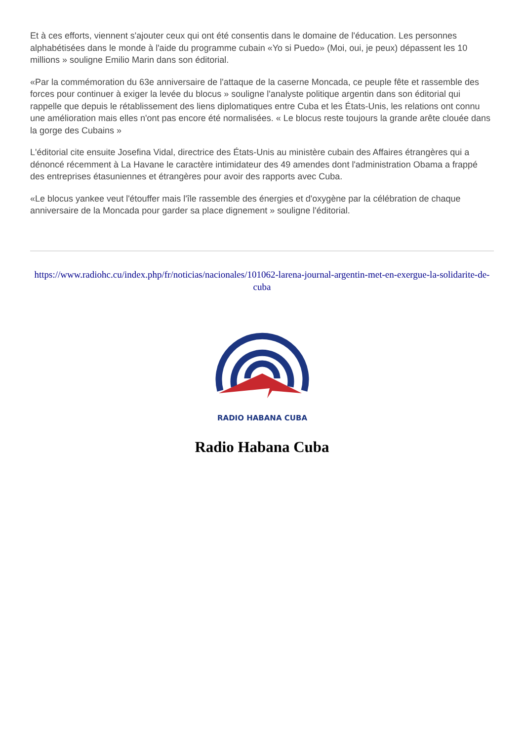Et à ces efforts, viennent s'ajouter ceux qui ont été consentis dans le domaine de l'éducation. Les personnes alphabétisées dans le monde à l'aide du programme cubain «Yo si Puedo» (Moi, oui, je peux) dépassent les 10 millions » souligne Emilio Marin dans son éditorial.
«Par la commémoration du 63e anniversaire de l'attaque de la caserne Moncada, ce peuple fête et rassemble des forces pour continuer à exiger la levée du blocus » souligne l'analyste politique argentin dans son éditorial qui rappelle que depuis le rétablissement des liens diplomatiques entre Cuba et les États-Unis, les relations ont connu une amélioration mais elles n'ont pas encore été normalisées. « Le blocus reste toujours la grande arête clouée dans la gorge des Cubains »
L'éditorial cite ensuite Josefina Vidal, directrice des États-Unis au ministère cubain des Affaires étrangères qui a dénoncé récemment à La Havane le caractère intimidateur des 49 amendes dont l'administration Obama a frappé des entreprises étasuniennes et étrangères pour avoir des rapports avec Cuba.
«Le blocus yankee veut l'étouffer mais l'île rassemble des énergies et d'oxygène par la célébration de chaque anniversaire de la Moncada pour garder sa place dignement » souligne l'éditorial.
https://www.radiohc.cu/index.php/fr/noticias/nacionales/101062-larena-journal-argentin-met-en-exergue-la-solidarite-de-cuba
RADIO HABANA CUBA
Radio Habana Cuba